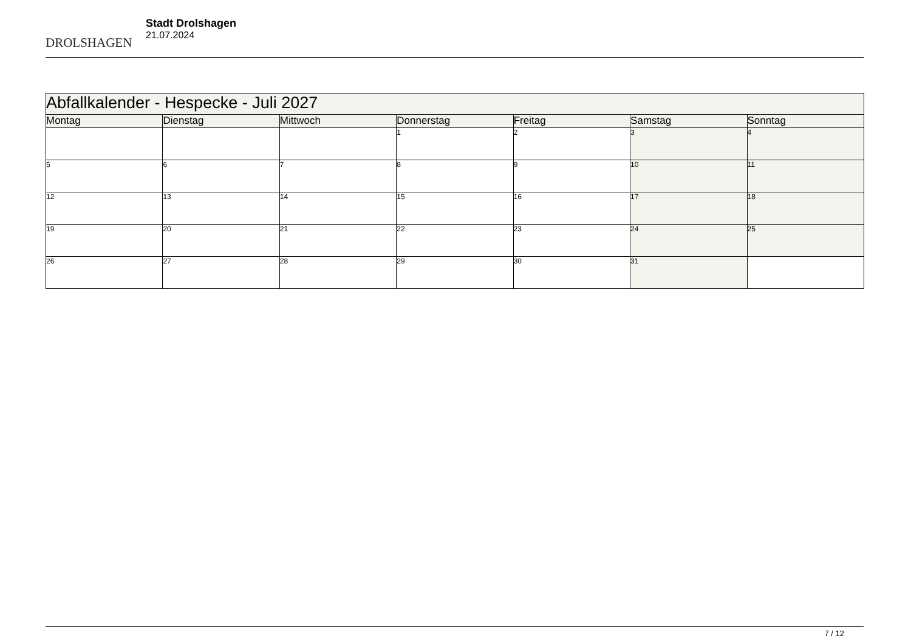DROLSHAGEN
Stadt Drolshagen
21.07.2024
| Abfallkalender - Hespecke - Juli 2027 | | | | | | |
| --- | --- | --- | --- | --- | --- | --- |
| Montag | Dienstag | Mittwoch | Donnerstag | Freitag | Samstag | Sonntag |
| | | | 1 | 2 | 3 | 4 |
| 5 | 6 | 7 | 8 | 9 | 10 | 11 |
| 12 | 13 | 14 | 15 | 16 | 17 | 18 |
| 19 | 20 | 21 | 22 | 23 | 24 | 25 |
| 26 | 27 | 28 | 29 | 30 | 31 | |
7 / 12